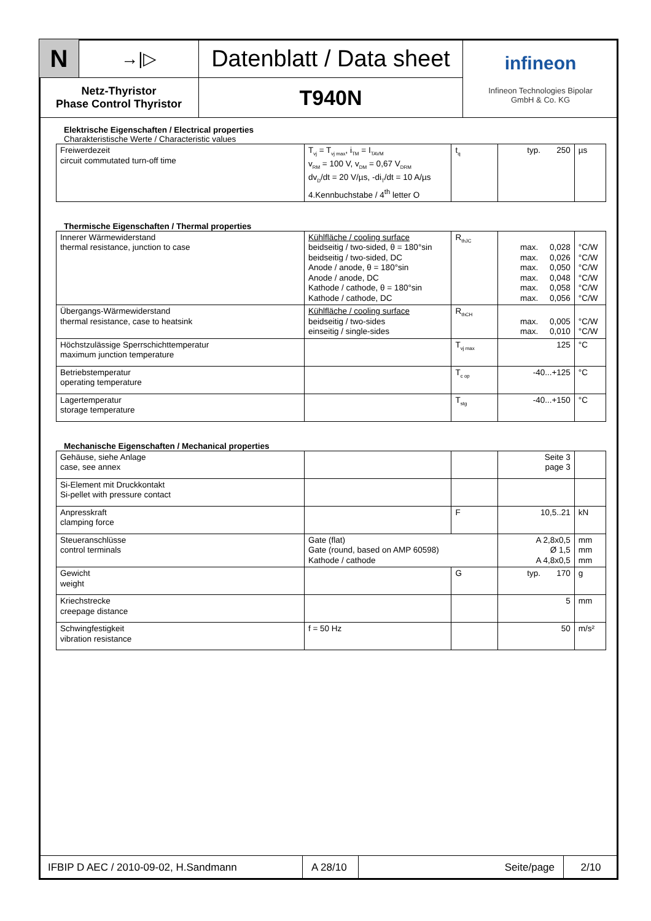| N | →/▷ | Datenblatt / Data sheet | infineon Infineon Technologies Bipolar GmbH & Co. KG |
| Netz-Thyristor Phase Control Thyristor | | T940N | |
Elektrische Eigenschaften / Electrical properties
Charakteristische Werte / Characteristic values
| Freiwerdezeit circuit commutated turn-off time | T<sub>vj</sub> = T<sub>vj max</sub>, i<sub>TM</sub> = I<sub>TAVM</sub> v<sub>RM</sub> = 100 V, v<sub>DM</sub> = 0,67 V<sub>DRM</sub> dv<sub>D</sub>/dt = 20 V/µs, -di<sub>T</sub>/dt = 10 A/µs 4.Kennbuchstabe / 4<sup>th</sup> letter O | t<sub>q</sub> | typ. 250 | µs |
Thermische Eigenschaften / Thermal properties
| Innerer Wärmewiderstand thermal resistance, junction to case | Kühlfläche / cooling surface beidseitig / two-sided, θ = 180°sin beidseitig / two-sided, DC Anode / anode, θ = 180°sin Anode / anode, DC Kathode / cathode, θ = 180°sin Kathode / cathode, DC | R<sub>thJC</sub> | max. 0,028 max. 0,026 max. 0,050 max. 0,048 max. 0,058 max. 0,056 | °C/W °C/W °C/W °C/W °C/W °C/W |
| Übergangs-Wärmewiderstand thermal resistance, case to heatsink | Kühlfläche / cooling surface beidseitig / two-sides einseitig / single-sides | R<sub>thCH</sub> | max. 0,005 max. 0,010 | °C/W °C/W |
| Höchstzulässige Sperrschichttemperatur maximum junction temperature | | T<sub>vj max</sub> | 125 | °C |
| Betriebstemperatur operating temperature | | T<sub>c op</sub> | -40...+125 | °C |
| Lagertemperatur storage temperature | | T<sub>stg</sub> | -40...+150 | °C |
Mechanische Eigenschaften / Mechanical properties
| Gehäuse, siehe Anlage case, see annex | | | Seite 3 page 3 | |
| Si-Element mit Druckkontakt Si-pellet with pressure contact | | | | |
| Anpresskraft clamping force | | F | 10,5..21 | kN |
| Steueranschlüsse control terminals | Gate (flat) Gate (round, based on AMP 60598) Kathode / cathode | | A 2,8x0,5 Ø 1,5 A 4,8x0,5 | mm mm mm |
| Gewicht weight | | G | typ. 170 | g |
| Kriechstrecke creepage distance | | | 5 | mm |
| Schwingfestigkeit vibration resistance | f = 50 Hz | | 50 | m/s² |
| IFBIP D AEC / 2010-09-02, H.Sandmann | A 28/10 | Seite/page | 2/10 |